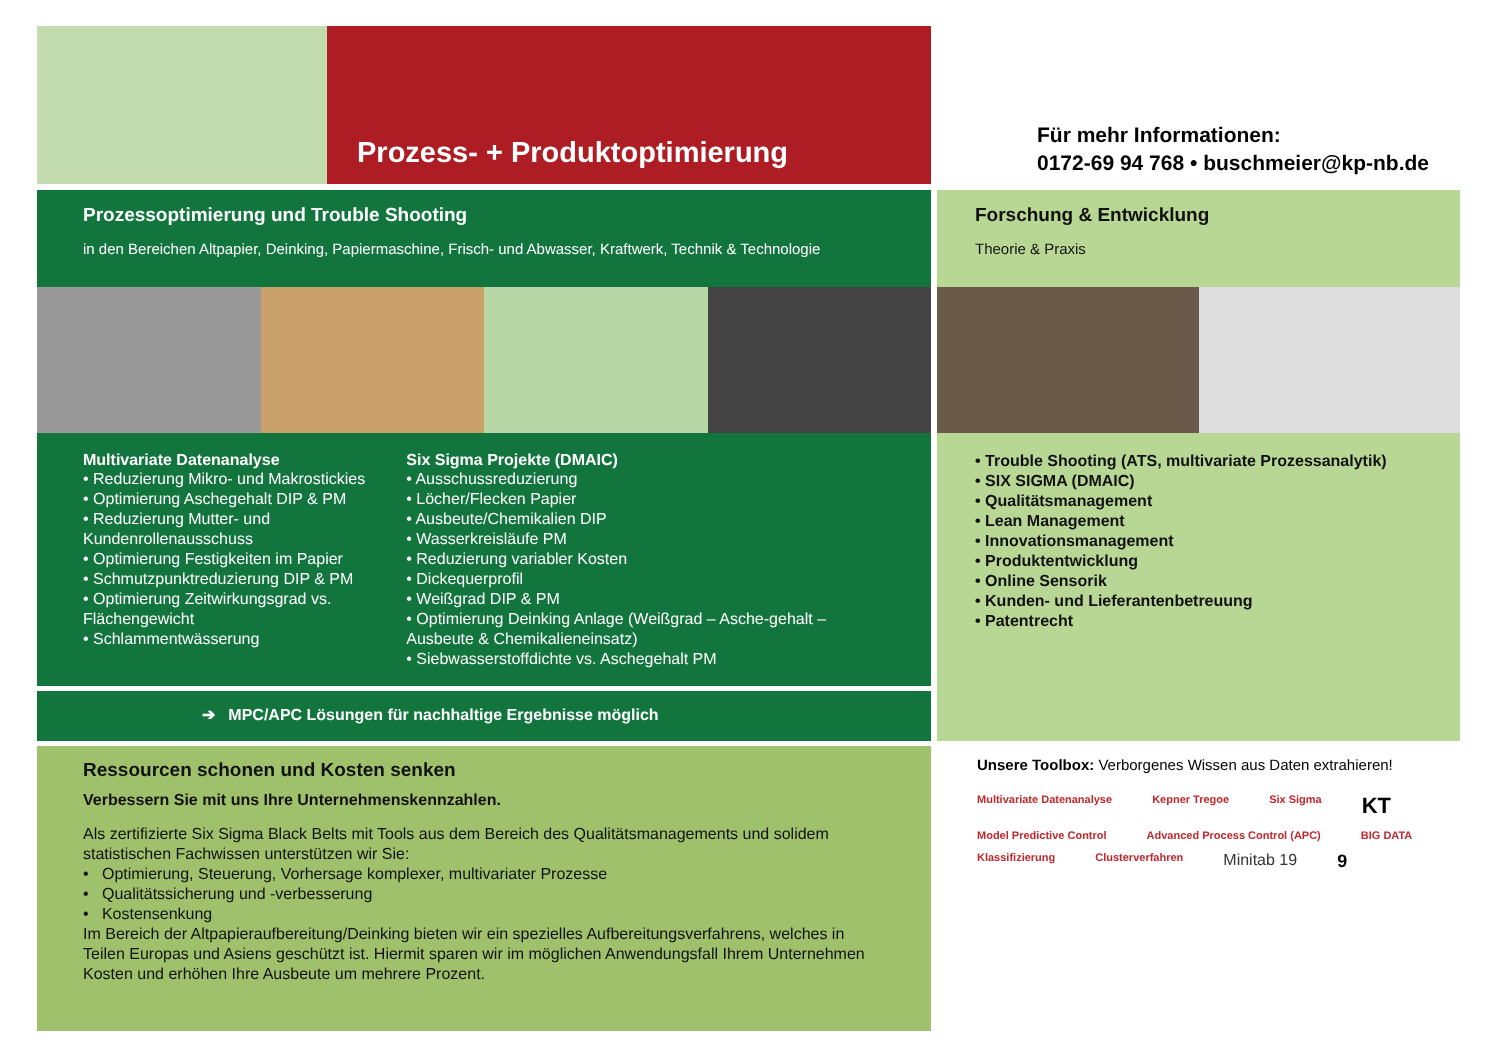Prozess- + Produktoptimierung
Für mehr Informationen:
0172-69 94 768 • buschmeier@kp-nb.de
Prozessoptimierung und Trouble Shooting
in den Bereichen Altpapier, Deinking, Papiermaschine, Frisch- und Abwasser, Kraftwerk, Technik & Technologie
Forschung & Entwicklung
Theorie & Praxis
Multivariate Datenanalyse
• Reduzierung Mikro- und Makrostickies
• Optimierung Aschegehalt DIP & PM
• Reduzierung Mutter- und Kundenrollenausschuss
• Optimierung Festigkeiten im Papier
• Schmutzpunktreduzierung DIP & PM
• Optimierung Zeitwirkungsgrad vs. Flächengewicht
• Schlammentwässerung
Six Sigma Projekte (DMAIC)
• Ausschussreduzierung
• Löcher/Flecken Papier
• Ausbeute/Chemikalien DIP
• Wasserkreisläufe PM
• Reduzierung variabler Kosten
• Dickequerprofil
• Weißgrad DIP & PM
• Optimierung Deinking Anlage (Weißgrad – Asche-gehalt – Ausbeute & Chemikalieneinsatz)
• Siebwasserstoffdichte vs. Aschegehalt PM
• Trouble Shooting (ATS, multivariate Prozessanalytik)
• SIX SIGMA (DMAIC)
• Qualitätsmanagement
• Lean Management
• Innovationsmanagement
• Produktentwicklung
• Online Sensorik
• Kunden- und Lieferantenbetreuung
• Patentrecht
➔ MPC/APC Lösungen für nachhaltige Ergebnisse möglich
Ressourcen schonen und Kosten senken
Verbessern Sie mit uns Ihre Unternehmenskennzahlen.
Als zertifizierte Six Sigma Black Belts mit Tools aus dem Bereich des Qualitätsmanagements und solidem statistischen Fachwissen unterstützen wir Sie:
• Optimierung, Steuerung, Vorhersage komplexer, multivariater Prozesse
• Qualitätssicherung und -verbesserung
• Kostensenkung
Im Bereich der Altpapieraufbereitung/Deinking bieten wir ein spezielles Aufbereitungsverfahrens, welches in Teilen Europas und Asiens geschützt ist. Hiermit sparen wir im möglichen Anwendungsfall Ihrem Unternehmen Kosten und erhöhen Ihre Ausbeute um mehrere Prozent.
Unsere Toolbox: Verborgenes Wissen aus Daten extrahieren!
Multivariate Datenanalyse Kepner Tregoe Six Sigma KT Model Predictive Control Advanced Process Control (APC) BIG DATA Klassifizierung Clusterverfahren Minitab 19 9